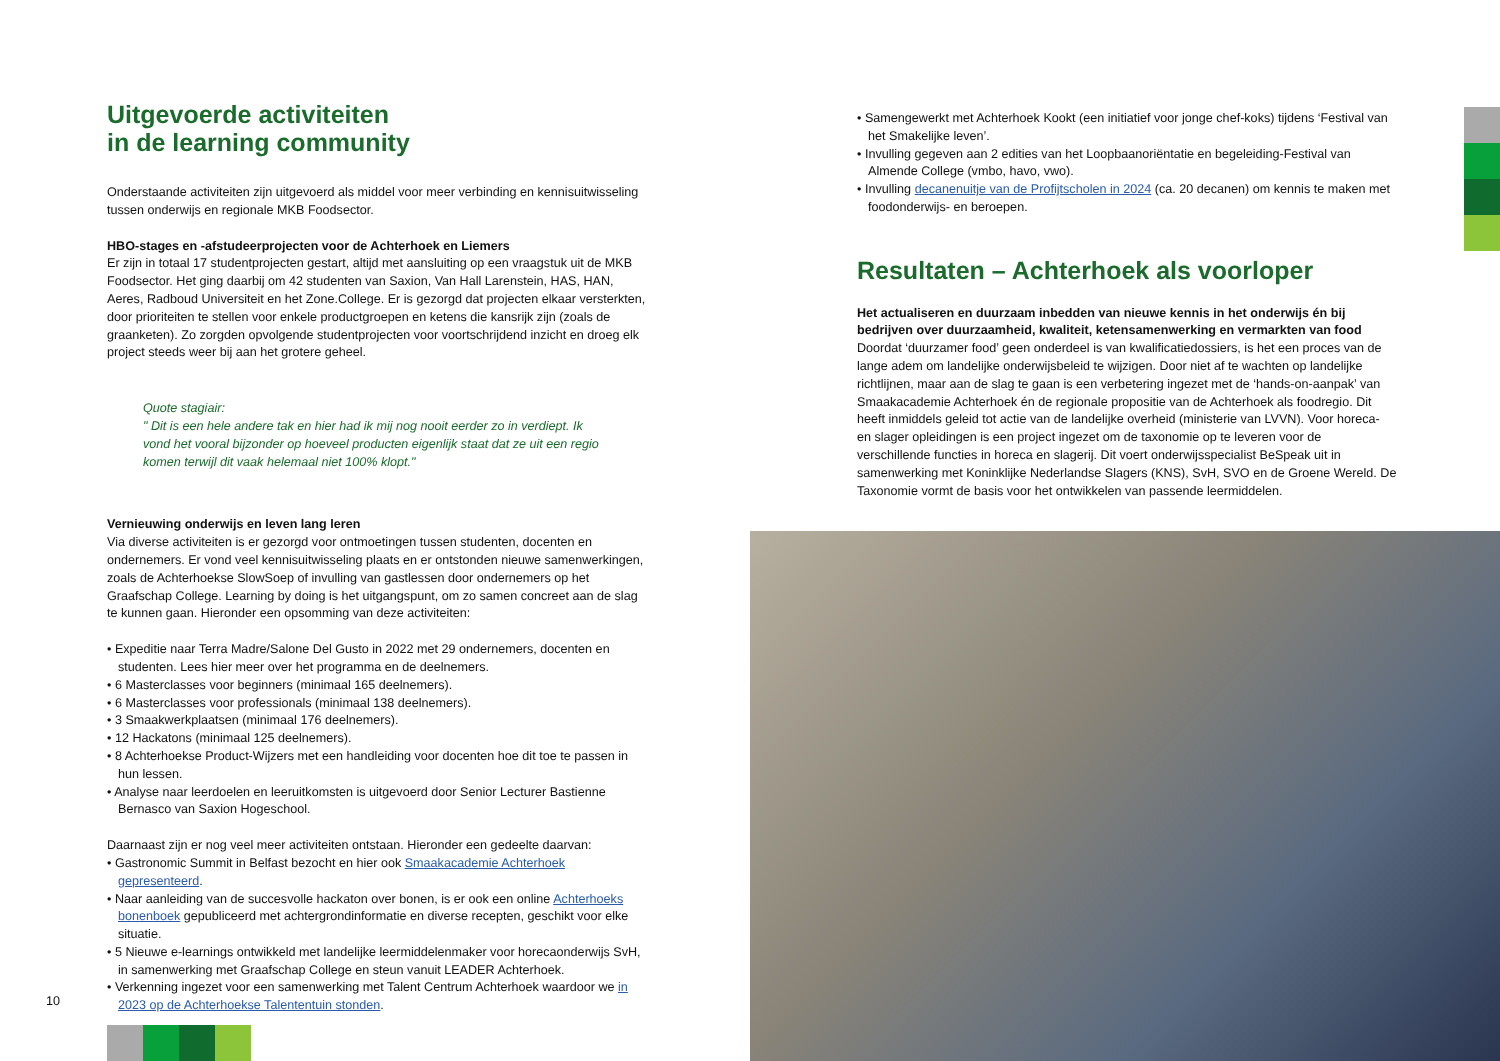Uitgevoerde activiteiten
in de learning community
Onderstaande activiteiten zijn uitgevoerd als middel voor meer verbinding en kennisuitwisseling tussen onderwijs en regionale MKB Foodsector.
HBO-stages en -afstudeerprojecten voor de Achterhoek en Liemers
Er zijn in totaal 17 studentprojecten gestart, altijd met aansluiting op een vraagstuk uit de MKB Foodsector. Het ging daarbij om 42 studenten van Saxion, Van Hall Larenstein, HAS, HAN, Aeres, Radboud Universiteit en het Zone.College. Er is gezorgd dat projecten elkaar versterkten, door prioriteiten te stellen voor enkele productgroepen en ketens die kansrijk zijn (zoals de graanketen). Zo zorgden opvolgende studentprojecten voor voortschrijdend inzicht en droeg elk project steeds weer bij aan het grotere geheel.
Quote stagiair:
" Dit is een hele andere tak en hier had ik mij nog nooit eerder zo in verdiept. Ik vond het vooral bijzonder op hoeveel producten eigenlijk staat dat ze uit een regio komen terwijl dit vaak helemaal niet 100% klopt."
Vernieuwing onderwijs en leven lang leren
Via diverse activiteiten is er gezorgd voor ontmoetingen tussen studenten, docenten en ondernemers. Er vond veel kennisuitwisseling plaats en er ontstonden nieuwe samenwerkingen, zoals de Achterhoekse SlowSoep of invulling van gastlessen door ondernemers op het Graafschap College. Learning by doing is het uitgangspunt, om zo samen concreet aan de slag te kunnen gaan. Hieronder een opsomming van deze activiteiten:
• Expeditie naar Terra Madre/Salone Del Gusto in 2022 met 29 ondernemers, docenten en studenten. Lees hier meer over het programma en de deelnemers.
• 6 Masterclasses voor beginners (minimaal 165 deelnemers).
• 6 Masterclasses voor professionals (minimaal 138 deelnemers).
• 3 Smaakwerkplaatsen (minimaal 176 deelnemers).
• 12 Hackatons (minimaal 125 deelnemers).
• 8 Achterhoekse Product-Wijzers met een handleiding voor docenten hoe dit toe te passen in hun lessen.
• Analyse naar leerdoelen en leeruitkomsten is uitgevoerd door Senior Lecturer Bastienne Bernasco van Saxion Hogeschool.
Daarnaast zijn er nog veel meer activiteiten ontstaan. Hieronder een gedeelte daarvan:
• Gastronomic Summit in Belfast bezocht en hier ook Smaakacademie Achterhoek gepresenteerd.
• Naar aanleiding van de succesvolle hackaton over bonen, is er ook een online Achterhoeks bonenboek gepubliceerd met achtergrondinformatie en diverse recepten, geschikt voor elke situatie.
• 5 Nieuwe e-learnings ontwikkeld met landelijke leermiddelenmaker voor horecaonderwijs SvH, in samenwerking met Graafschap College en steun vanuit LEADER Achterhoek.
• Verkenning ingezet voor een samenwerking met Talent Centrum Achterhoek waardoor we in 2023 op de Achterhoekse Talententuin stonden.
• Samengewerkt met Achterhoek Kookt (een initiatief voor jonge chef-koks) tijdens ‘Festival van het Smakelijke leven’.
• Invulling gegeven aan 2 edities van het Loopbaanoriëntatie en begeleiding-Festival van Almende College (vmbo, havo, vwo).
• Invulling decanenuitje van de Profijtscholen in 2024 (ca. 20 decanen) om kennis te maken met foodonderwijs- en beroepen.
Resultaten – Achterhoek als voorloper
Het actualiseren en duurzaam inbedden van nieuwe kennis in het onderwijs én bij bedrijven over duurzaamheid, kwaliteit, ketensamenwerking en vermarkten van food
Doordat ‘duurzamer food’ geen onderdeel is van kwalificatiedossiers, is het een proces van de lange adem om landelijke onderwijsbeleid te wijzigen. Door niet af te wachten op landelijke richtlijnen, maar aan de slag te gaan is een verbetering ingezet met de ‘hands-on-aanpak’ van Smaakacademie Achterhoek én de regionale propositie van de Achterhoek als foodregio. Dit heeft inmiddels geleid tot actie van de landelijke overheid (ministerie van LVVN). Voor horeca- en slager opleidingen is een project ingezet om de taxonomie op te leveren voor de verschillende functies in horeca en slagerij. Dit voert onderwijsspecialist BeSpeak uit in samenwerking met Koninklijke Nederlandse Slagers (KNS), SvH, SVO en de Groene Wereld. De Taxonomie vormt de basis voor het ontwikkelen van passende leermiddelen.
10